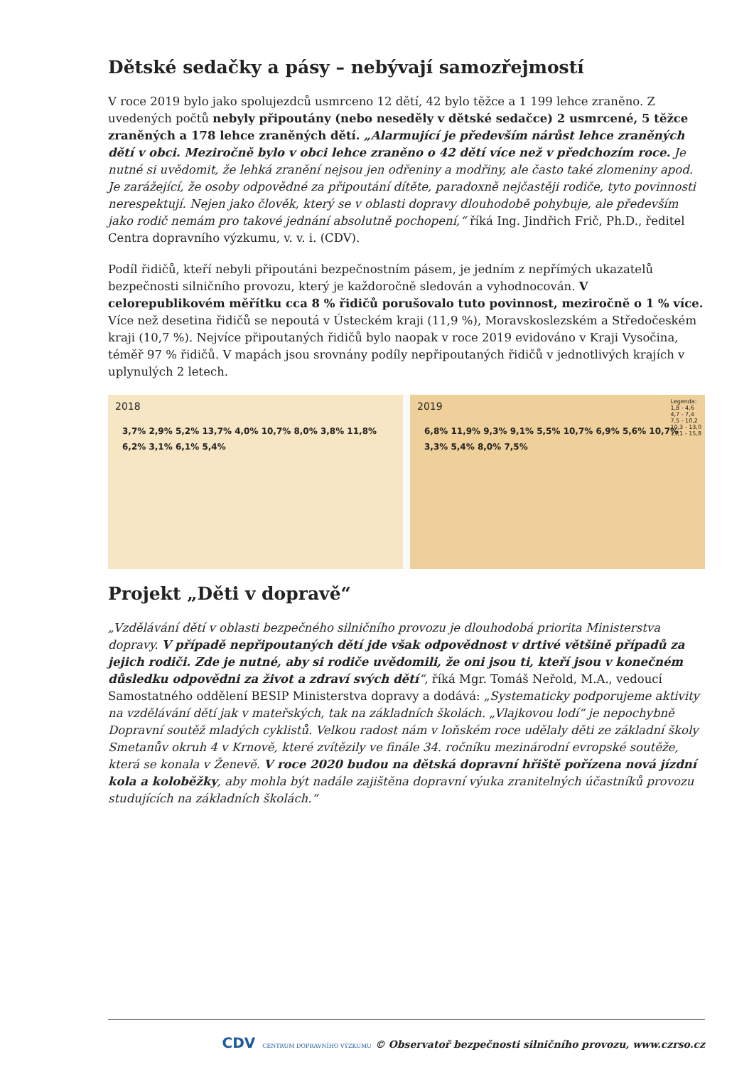Dětské sedačky a pásy – nebývají samozřejmostí
V roce 2019 bylo jako spolujezdců usmrceno 12 dětí, 42 bylo těžce a 1 199 lehce zraněno. Z uvedených počtů nebyly připoutány (nebo neseděly v dětské sedačce) 2 usmrcené, 5 těžce zraněných a 178 lehce zraněných dětí. „Alarmující je především nárůst lehce zraněných dětí v obci. Meziročně bylo v obci lehce zraněno o 42 dětí více než v předchozím roce. Je nutné si uvědomit, že lehká zranění nejsou jen odřeniny a modřiny, ale často také zlomeniny apod. Je zarážející, že osoby odpovědné za připoutání dítěte, paradoxně nejčastěji rodiče, tyto povinnosti nerespektují. Nejen jako člověk, který se v oblasti dopravy dlouhodobě pohybuje, ale především jako rodič nemám pro takové jednání absolutně pochopení,“ říká Ing. Jindřich Frič, Ph.D., ředitel Centra dopravního výzkumu, v. v. i. (CDV).
Podíl řidičů, kteří nebyli připoutáni bezpečnostním pásem, je jedním z nepřímých ukazatelů bezpečnosti silničního provozu, který je každoročně sledován a vyhodnocován. V celorepublikovém měřítku cca 8 % řidičů porušovalo tuto povinnost, meziročně o 1 % více. Více než desetina řidičů se nepoutá v Ústeckém kraji (11,9 %), Moravskoslezském a Středočeském kraji (10,7 %). Nejvíce připoutaných řidičů bylo naopak v roce 2019 evidováno v Kraji Vysočina, téměř 97 % řidičů. V mapách jsou srovnány podíly nepřipoutaných řidičů v jednotlivých krajích v uplynulých 2 letech.
2018
3,7% 2,9% 5,2% 13,7% 4,0% 10,7% 8,0% 3,8% 11,8% 6,2% 3,1% 6,1% 5,4%
2019
6,8% 11,9% 9,3% 9,1% 5,5% 10,7% 6,9% 5,6% 10,7% 3,3% 5,4% 8,0% 7,5%
Legenda:
1,8 - 4,6
4,7 - 7,4
7,5 - 10,2
10,3 - 13,0
13,1 - 15,8
Projekt „Děti v dopravě“
„Vzdělávání dětí v oblasti bezpečného silničního provozu je dlouhodobá priorita Ministerstva dopravy. V případě nepřipoutaných dětí jde však odpovědnost v drtivé většině případů za jejich rodiči. Zde je nutné, aby si rodiče uvědomili, že oni jsou ti, kteří jsou v konečném důsledku odpovědni za život a zdraví svých dětí“, říká Mgr. Tomáš Neřold, M.A., vedoucí Samostatného oddělení BESIP Ministerstva dopravy a dodává: „Systematicky podporujeme aktivity na vzdělávání dětí jak v mateřských, tak na základních školách. „Vlajkovou lodí“ je nepochybně Dopravní soutěž mladých cyklistů. Velkou radost nám v loňském roce udělaly děti ze základní školy Smetanův okruh 4 v Krnově, které zvítězily ve finále 34. ročníku mezinárodní evropské soutěže, která se konala v Ženevě. V roce 2020 budou na dětská dopravní hřiště pořízena nová jízdní kola a koloběžky, aby mohla být nadále zajištěna dopravní výuka zranitelných účastníků provozu studujících na základních školách.“
CDV CENTRUM DOPRAVNÍHO VÝZKUMU © Observatoř bezpečnosti silničního provozu, www.czrso.cz